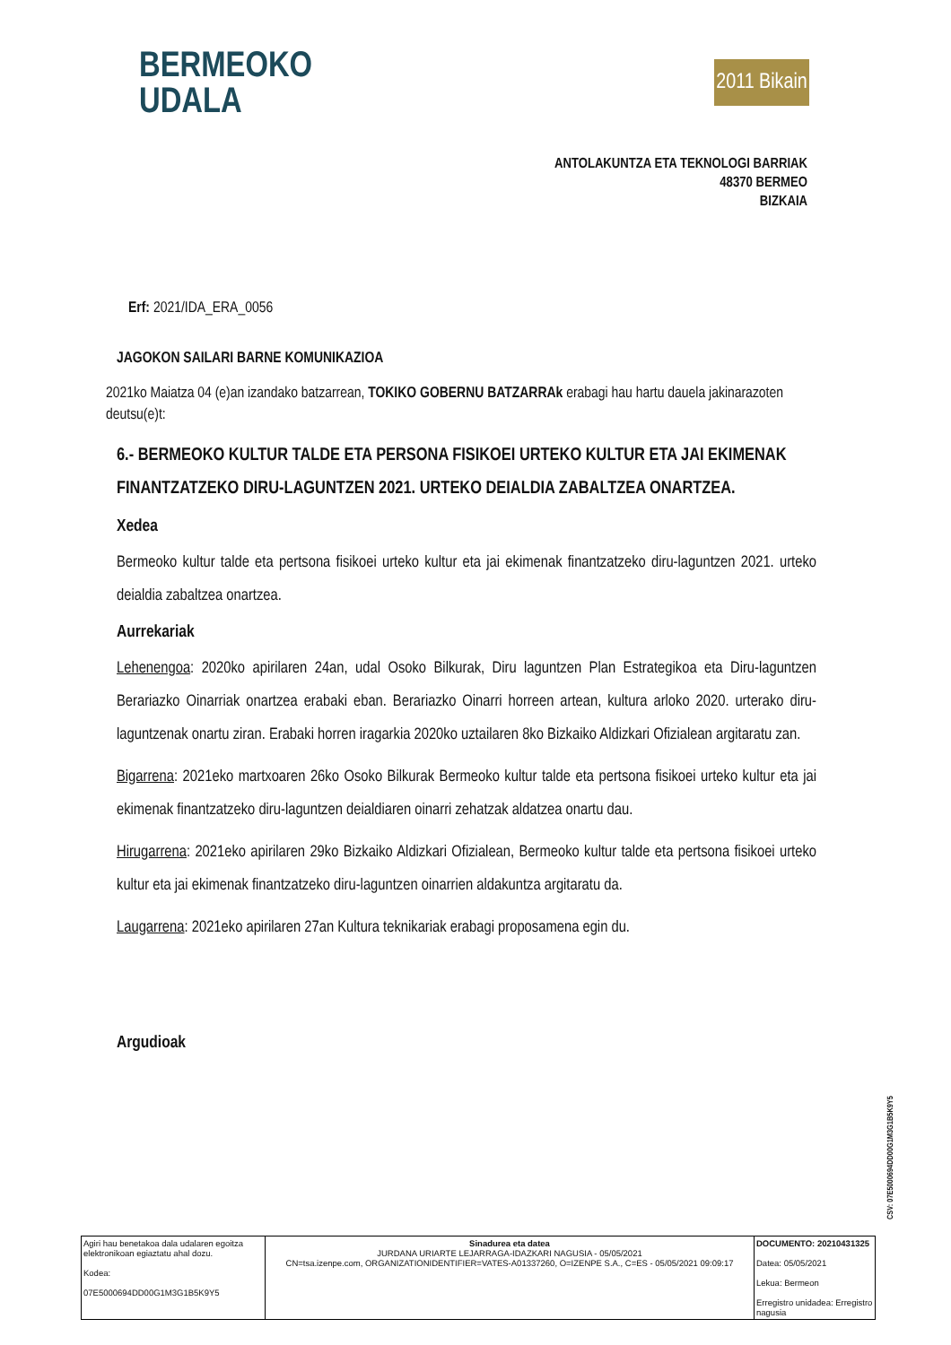BERMEOKO
UDALA
2011 Bikain
ANTOLAKUNTZA ETA TEKNOLOGI BARRIAK
48370 BERMEO
BIZKAIA
Erf: 2021/IDA_ERA_0056
JAGOKON SAILARI BARNE KOMUNIKAZIOA
2021ko Maiatza 04 (e)an izandako batzarrean, TOKIKO GOBERNU BATZARRAk erabagi hau hartu dauela jakinarazoten deutsu(e)t:
6.- BERMEOKO KULTUR TALDE ETA PERSONA FISIKOEI URTEKO KULTUR ETA JAI EKIMENAK FINANTZATZEKO DIRU-LAGUNTZEN 2021. URTEKO DEIALDIA ZABALTZEA ONARTZEA.
Xedea
Bermeoko kultur talde eta pertsona fisikoei urteko kultur eta jai ekimenak finantzatzeko diru-laguntzen 2021. urteko deialdia zabaltzea onartzea.
Aurrekariak
Lehenengoa: 2020ko apirilaren 24an, udal Osoko Bilkurak, Diru laguntzen Plan Estrategikoa eta Diru-laguntzen Berariazko Oinarriak onartzea erabaki eban. Berariazko Oinarri horreen artean, kultura arloko 2020. urterako diru-laguntzenak onartu ziran. Erabaki horren iragarkia 2020ko uztailaren 8ko Bizkaiko Aldizkari Ofizialean argitaratu zan.
Bigarrena: 2021eko martxoaren 26ko Osoko Bilkurak Bermeoko kultur talde eta pertsona fisikoei urteko kultur eta jai ekimenak finantzatzeko diru-laguntzen deialdiaren oinarri zehatzak aldatzea onartu dau.
Hirugarrena: 2021eko apirilaren 29ko Bizkaiko Aldizkari Ofizialean, Bermeoko kultur talde eta pertsona fisikoei urteko kultur eta jai ekimenak finantzatzeko diru-laguntzen oinarrien aldakuntza argitaratu da.
Laugarrena: 2021eko apirilaren 27an Kultura teknikariak erabagi proposamena egin du.
Argudioak
CSV: 07E5000694DD00G1M3G1B5K9Y5
| Agiri hau benetakoa dala udalaren egoitza elektronikoan egiaztatu ahal dozu. Kodea: 07E5000694DD00G1M3G1B5K9Y5 | Sinadurea eta datea JURDANA URIARTE LEJARRAGA-IDAZKARI NAGUSIA - 05/05/2021 CN=tsa.izenpe.com, ORGANIZATIONIDENTIFIER=VATES-A01337260, O=IZENPE S.A., C=ES - 05/05/2021 09:09:17 | DOCUMENTO: 20210431325 Datea: 05/05/2021 Lekua: Bermeon Erregistro unidadea: Erregistro nagusia |